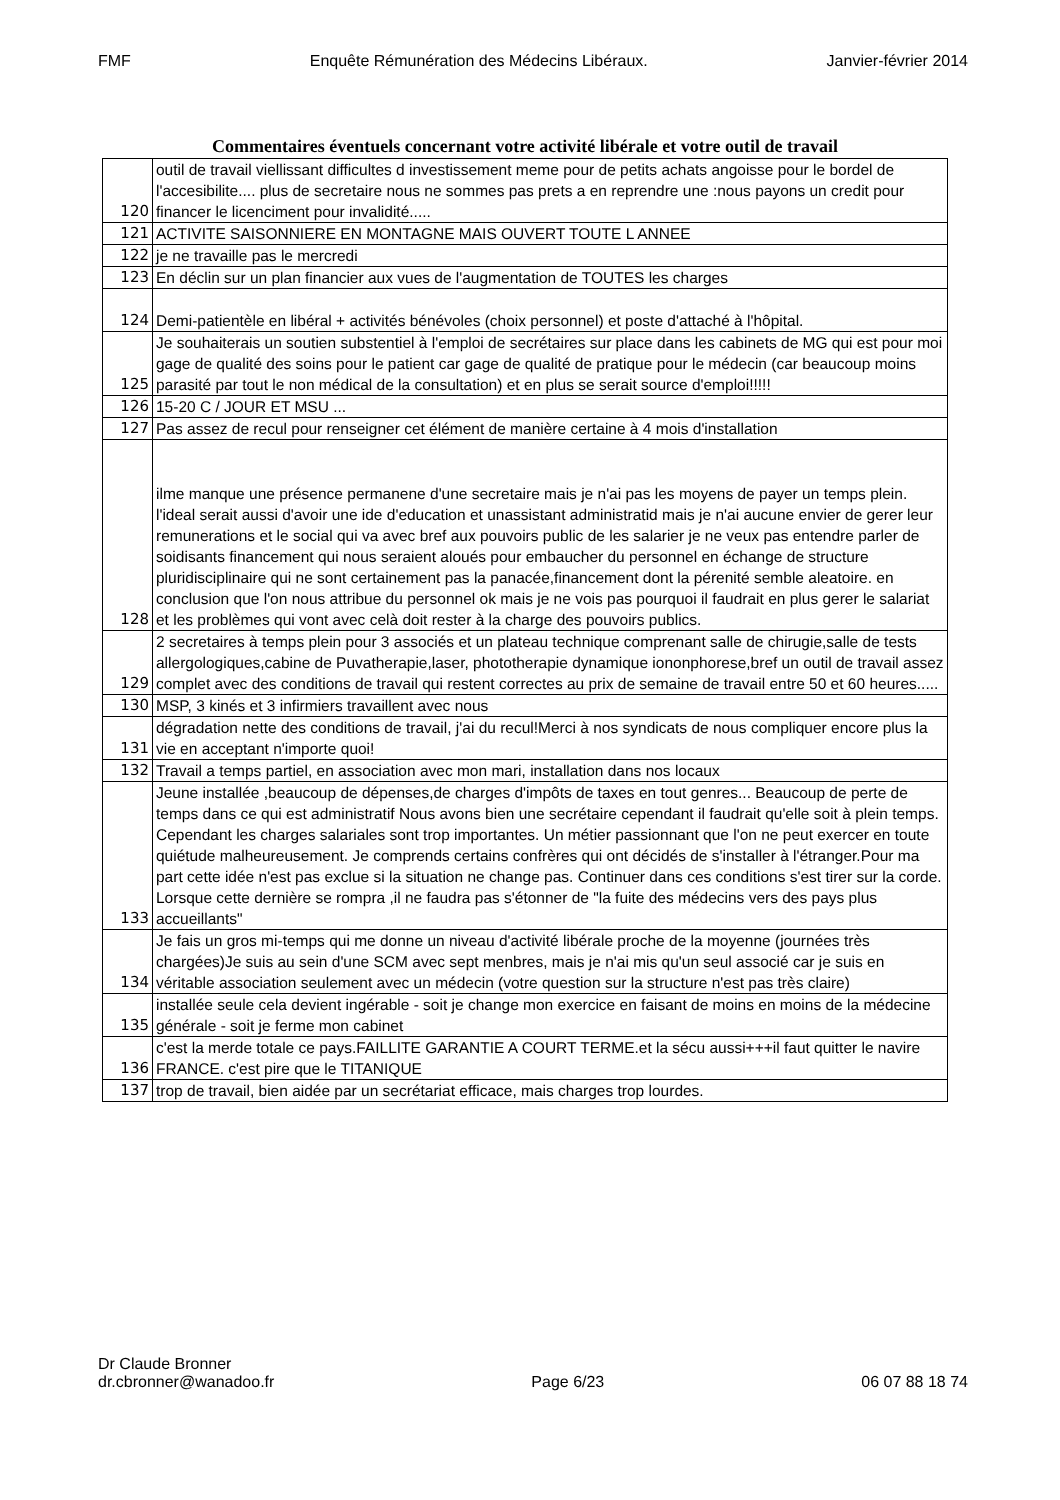FMF Enquête Rémunération des Médecins Libéraux. Janvier-février 2014
Commentaires éventuels concernant votre activité libérale et votre outil de travail
| 120 | outil de travail viellissant difficultes d investissement meme pour de petits achats angoisse pour le bordel de l'accesibilite.... plus de secretaire nous ne sommes pas prets a en reprendre une :nous payons un credit pour financer le licenciment pour invalidité..... |
| 121 | ACTIVITE SAISONNIERE EN MONTAGNE MAIS OUVERT TOUTE L ANNEE |
| 122 | je ne travaille pas le mercredi |
| 123 | En déclin sur un plan financier aux vues de l'augmentation de TOUTES les charges |
| 124 | Demi-patientèle en libéral + activités bénévoles (choix personnel) et poste d'attaché à l'hôpital. |
| 125 | Je souhaiterais un soutien substentiel à l'emploi de secrétaires sur place dans les cabinets de MG qui est pour moi gage de qualité des soins pour le patient car gage de qualité de pratique pour le médecin (car beaucoup moins parasité par tout le non médical de la consultation) et en plus se serait source d'emploi!!!!! |
| 126 | 15-20 C / JOUR ET MSU ... |
| 127 | Pas assez de recul pour renseigner cet élément de manière certaine à 4 mois d'installation |
| 128 | ilme manque une présence permanene d'une secretaire mais je n'ai pas les moyens de payer un temps plein. l'ideal serait aussi d'avoir une ide d'education et unassistant administratid mais je n'ai aucune envier de gerer leur remunerations et le social qui va avec bref aux pouvoirs public de les salarier je ne veux pas entendre parler de soidisants financement qui nous seraient aloués pour embaucher du personnel en échange de structure pluridisciplinaire qui ne sont certainement pas la panacée,financement dont la pérenité semble aleatoire. en conclusion que l'on nous attribue du personnel ok mais je ne vois pas pourquoi il faudrait en plus gerer le salariat et les problèmes qui vont avec celà doit rester à la charge des pouvoirs publics. |
| 129 | 2 secretaires à temps plein pour 3 associés et un plateau technique comprenant salle de chirugie,salle de tests allergologiques,cabine de Puvatherapie,laser, phototherapie dynamique iononphorese,bref un outil de travail assez complet avec des conditions de travail qui restent correctes au prix de semaine de travail entre 50 et 60 heures..... |
| 130 | MSP, 3 kinés et 3 infirmiers travaillent avec nous |
| 131 | dégradation nette des conditions de travail, j'ai du recul!Merci à nos syndicats de nous compliquer encore plus la vie en acceptant n'importe quoi! |
| 132 | Travail a temps partiel, en association avec mon mari, installation dans nos locaux |
| 133 | Jeune installée ,beaucoup de dépenses,de charges d'impôts de taxes en tout genres... Beaucoup de perte de temps dans ce qui est administratif Nous avons bien une secrétaire cependant il faudrait qu'elle soit à plein temps. Cependant les charges salariales sont trop importantes. Un métier passionnant que l'on ne peut exercer en toute quiétude malheureusement. Je comprends certains confrères qui ont décidés de s'installer à l'étranger.Pour ma part cette idée n'est pas exclue si la situation ne change pas. Continuer dans ces conditions s'est tirer sur la corde. Lorsque cette dernière se rompra ,il ne faudra pas s'étonner de "la fuite des médecins vers des pays plus accueillants" |
| 134 | Je fais un gros mi-temps qui me donne un niveau d'activité libérale proche de la moyenne (journées très chargées)Je suis au sein d'une SCM avec sept menbres, mais je n'ai mis qu'un seul associé car je suis en véritable association seulement avec un médecin (votre question sur la structure n'est pas très claire) |
| 135 | installée seule cela devient ingérable - soit je change mon exercice en faisant de moins en moins de la médecine générale - soit je ferme mon cabinet |
| 136 | c'est la merde totale ce pays.FAILLITE GARANTIE A COURT TERME.et la sécu aussi+++il faut quitter le navire FRANCE. c'est pire que le TITANIQUE |
| 137 | trop de travail, bien aidée par un secrétariat efficace, mais charges trop lourdes. |
Dr Claude Bronner
dr.cbronner@wanadoo.fr Page 6/23 06 07 88 18 74